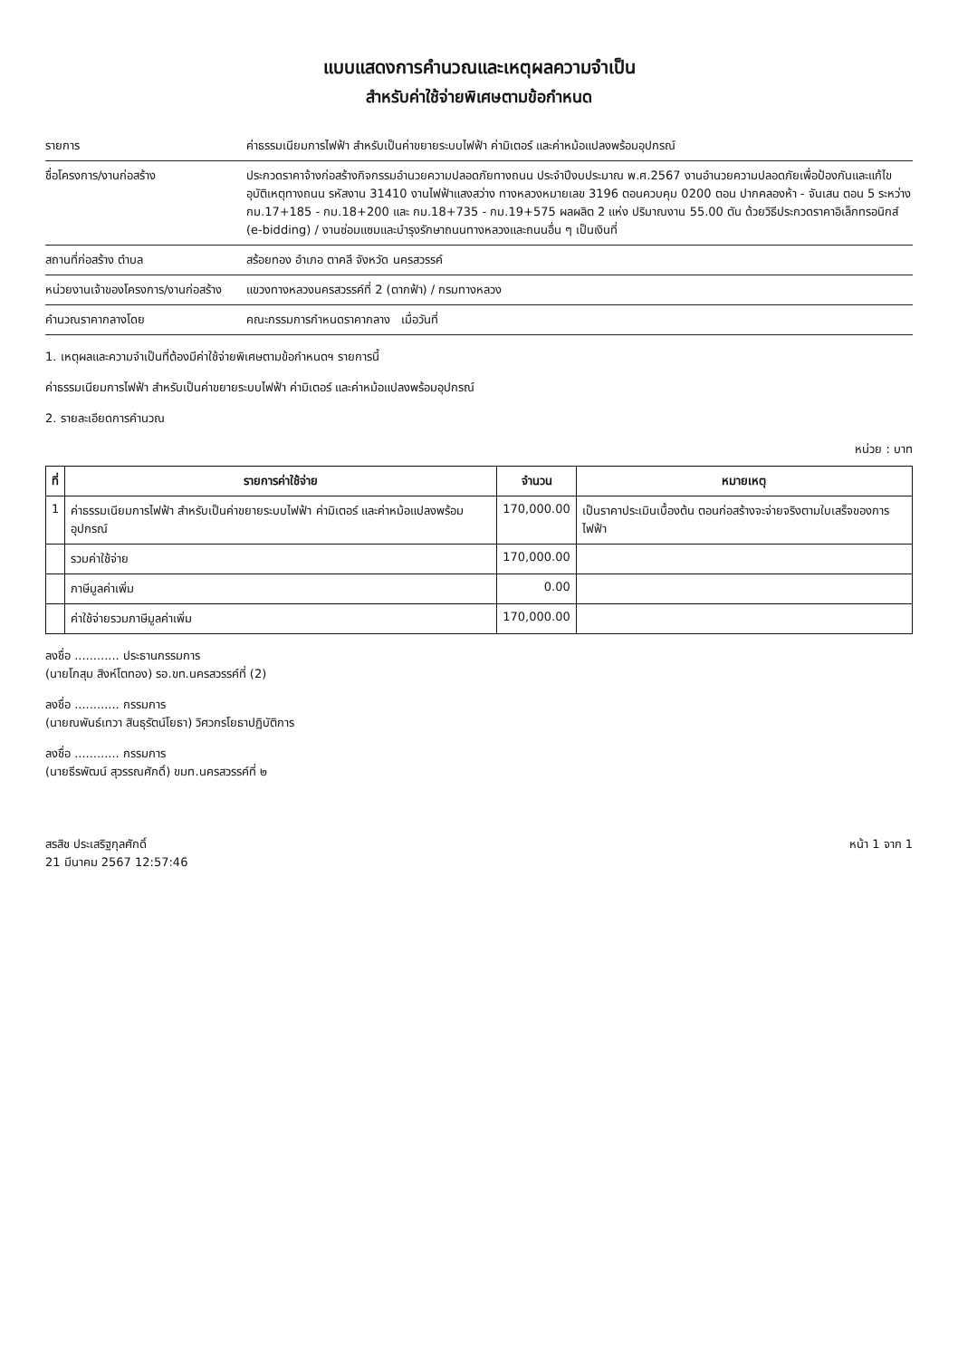แบบแสดงการคำนวณและเหตุผลความจำเป็น
สำหรับค่าใช้จ่ายพิเศษตามข้อกำหนด
รายการ ค่าธรรมเนียมการไฟฟ้า สำหรับเป็นค่าขยายระบบไฟฟ้า ค่ามิเตอร์ และค่าหม้อแปลงพร้อมอุปกรณ์
ชื่อโครงการ/งานก่อสร้าง ประกวดราคาจ้างก่อสร้างกิจกรรมอำนวยความปลอดภัยทางถนน ประจำปีงบประมาณ พ.ศ.2567 งานอำนวยความปลอดภัยเพื่อป้องกันและแก้ไขอุบัติเหตุทางถนน รหัสงาน 31410 งานไฟฟ้าแสงสว่าง ทางหลวงหมายเลข 3196 ตอนควบคุม 0200 ตอน ปากคลองห้า - จันเสน ตอน 5 ระหว่าง กม.17+185 - กม.18+200 และ กม.18+735 - กม.19+575 ผลผลิต 2 แห่ง ปริมาณงาน 55.00 ตัน ด้วยวิธีประกวดราคาอิเล็กทรอนิกส์ (e-bidding) / งานซ่อมแซมและบำรุงรักษาถนนทางหลวงและถนนอื่น ๆ เป็นเงินที่
สถานที่ก่อสร้าง ตำบล สร้อยทอง อำเภอ ตาคลี จังหวัด นครสวรรค์
หน่วยงานเจ้าของโครงการ/งานก่อสร้าง
แขวงทางหลวงนครสวรรค์ที่ 2 (ตากฟ้า) / กรมทางหลวง
คำนวณราคากลางโดย คณะกรรมการกำหนดราคากลาง เมื่อวันที่
1. เหตุผลและความจำเป็นที่ต้องมีค่าใช้จ่ายพิเศษตามข้อกำหนดฯ รายการนี้
ค่าธรรมเนียมการไฟฟ้า สำหรับเป็นค่าขยายระบบไฟฟ้า ค่ามิเตอร์ และค่าหม้อแปลงพร้อมอุปกรณ์
2. รายละเอียดการคำนวณ
หน่วย : บาท
| ที่ | รายการค่าใช้จ่าย | จำนวน | หมายเหตุ |
| --- | --- | --- | --- |
| 1 | ค่าธรรมเนียมการไฟฟ้า สำหรับเป็นค่าขยายระบบไฟฟ้า ค่ามิเตอร์ และค่าหม้อแปลงพร้อมอุปกรณ์ | 170,000.00 | เป็นราคาประเมินเบื้องต้น ตอนก่อสร้างจะจ่ายจริงตามใบเสร็จของการไฟฟ้า |
| | รวมค่าใช้จ่าย | 170,000.00 | |
| | ภาษีมูลค่าเพิ่ม | 0.00 | |
| | ค่าใช้จ่ายรวมภาษีมูลค่าเพิ่ม | 170,000.00 | |
ลงชื่อ ............ ประธานกรรมการ
(นายโกสุม สิงห์โตทอง) รอ.ขท.นครสวรรค์ที่ (2)
ลงชื่อ ............ กรรมการ
(นายณพันธ์เทวา สินธุรัตน์โยธา) วิศวกรโยธาปฏิบัติการ
ลงชื่อ ............ กรรมการ
(นายธีรพัฒน์ สุวรรณศักดิ์) ขมท.นครสวรรค์ที่ ๒
สรสิช ประเสริฐกุลศักดิ์
21 มีนาคม 2567 12:57:46
หน้า 1 จาก 1